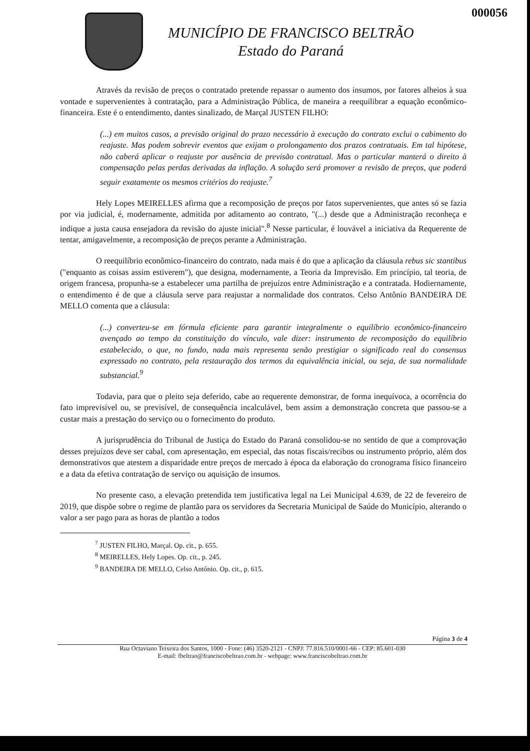000056
MUNICÍPIO DE FRANCISCO BELTRÃO
Estado do Paraná
Através da revisão de preços o contratado pretende repassar o aumento dos insumos, por fatores alheios à sua vontade e supervenientes à contratação, para a Administração Pública, de maneira a reequilibrar a equação econômico-financeira. Este é o entendimento, dantes sinalizado, de Marçal JUSTEN FILHO:
(...) em muitos casos, a previsão original do prazo necessário à execução do contrato exclui o cabimento do reajuste. Mas podem sobrevir eventos que exijam o prolongamento dos prazos contratuais. Em tal hipótese, não caberá aplicar o reajuste por ausência de previsão contratual. Mas o particular manterá o direito à compensação pelas perdas derivadas da inflação. A solução será promover a revisão de preços, que poderá seguir exatamente os mesmos critérios do reajuste.<sup>7</sup>
Hely Lopes MEIRELLES afirma que a recomposição de preços por fatos supervenientes, que antes só se fazia por via judicial, é, modernamente, admitida por aditamento ao contrato, "(...) desde que a Administração reconheça e indique a justa causa ensejadora da revisão do ajuste inicial".<sup>8</sup> Nesse particular, é louvável a iniciativa da Requerente de tentar, amigavelmente, a recomposição de preços perante a Administração.
O reequilíbrio econômico-financeiro do contrato, nada mais é do que a aplicação da cláusula rebus sic stantibus ("enquanto as coisas assim estiverem"), que designa, modernamente, a Teoria da Imprevisão. Em princípio, tal teoria, de origem francesa, propunha-se a estabelecer uma partilha de prejuízos entre Administração e a contratada. Hodiernamente, o entendimento é de que a cláusula serve para reajustar a normalidade dos contratos. Celso Antônio BANDEIRA DE MELLO comenta que a cláusula:
(...) converteu-se em fórmula eficiente para garantir integralmente o equilíbrio econômico-financeiro avençado ao tempo da constituição do vínculo, vale dizer: instrumento de recomposição do equilíbrio estabelecido, o que, no fundo, nada mais representa senão prestigiar o significado real do consensus expressado no contrato, pela restauração dos termos da equivalência inicial, ou seja, de sua normalidade substancial.<sup>9</sup>
Todavia, para que o pleito seja deferido, cabe ao requerente demonstrar, de forma inequívoca, a ocorrência do fato imprevisível ou, se previsível, de consequência incalculável, bem assim a demonstração concreta que passou-se a custar mais a prestação do serviço ou o fornecimento do produto.
A jurisprudência do Tribunal de Justiça do Estado do Paraná consolidou-se no sentido de que a comprovação desses prejuízos deve ser cabal, com apresentação, em especial, das notas fiscais/recibos ou instrumento próprio, além dos demonstrativos que atestem a disparidade entre preços de mercado à época da elaboração do cronograma físico financeiro e a data da efetiva contratação de serviço ou aquisição de insumos.
No presente caso, a elevação pretendida tem justificativa legal na Lei Municipal 4.639, de 22 de fevereiro de 2019, que dispõe sobre o regime de plantão para os servidores da Secretaria Municipal de Saúde do Município, alterando o valor a ser pago para as horas de plantão a todos
<sup>7</sup> JUSTEN FILHO, Marçal. Op. cit., p. 655.
<sup>8</sup> MEIRELLES, Hely Lopes. Op. cit., p. 245.
<sup>9</sup> BANDEIRA DE MELLO, Celso Antônio. Op. cit., p. 615.
Página 3 de 4
Rua Octaviano Teixeira dos Santos, 1000 - Fone: (46) 3520-2121 - CNPJ: 77.816.510/0001-66 - CEP: 85.601-030
E-mail: fbeltrao@franciscobeltrao.com.br - webpage: www.franciscobeltrao.com.br